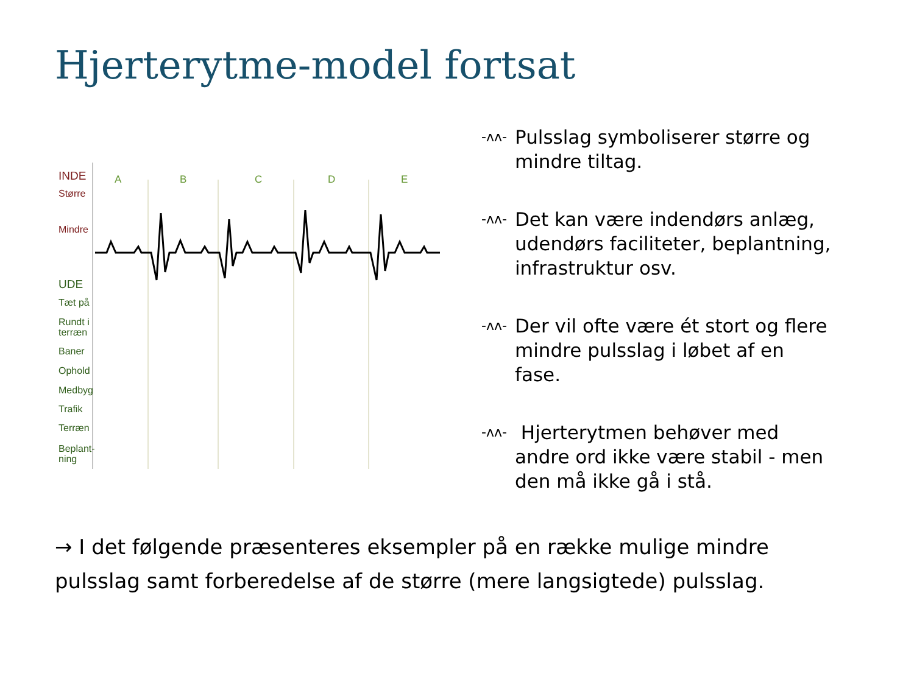Hjerterytme-model fortsat
INDE
Større
Mindre
UDE
Tæt på
Rundt i
terræn
Baner
Ophold
Medbyg
Trafik
Terræn
Beplant-
ning
A B C D E
-ᴧᴧ- Pulsslag symboliserer større og mindre tiltag.
-ᴧᴧ- Det kan være indendørs anlæg, udendørs faciliteter, beplantning, infrastruktur osv.
-ᴧᴧ- Der vil ofte være ét stort og flere mindre pulsslag i løbet af en fase.
-ᴧᴧ- Hjerterytmen behøver med andre ord ikke være stabil - men den må ikke gå i stå.
→ I det følgende præsenteres eksempler på en række mulige mindre pulsslag samt forberedelse af de større (mere langsigtede) pulsslag.